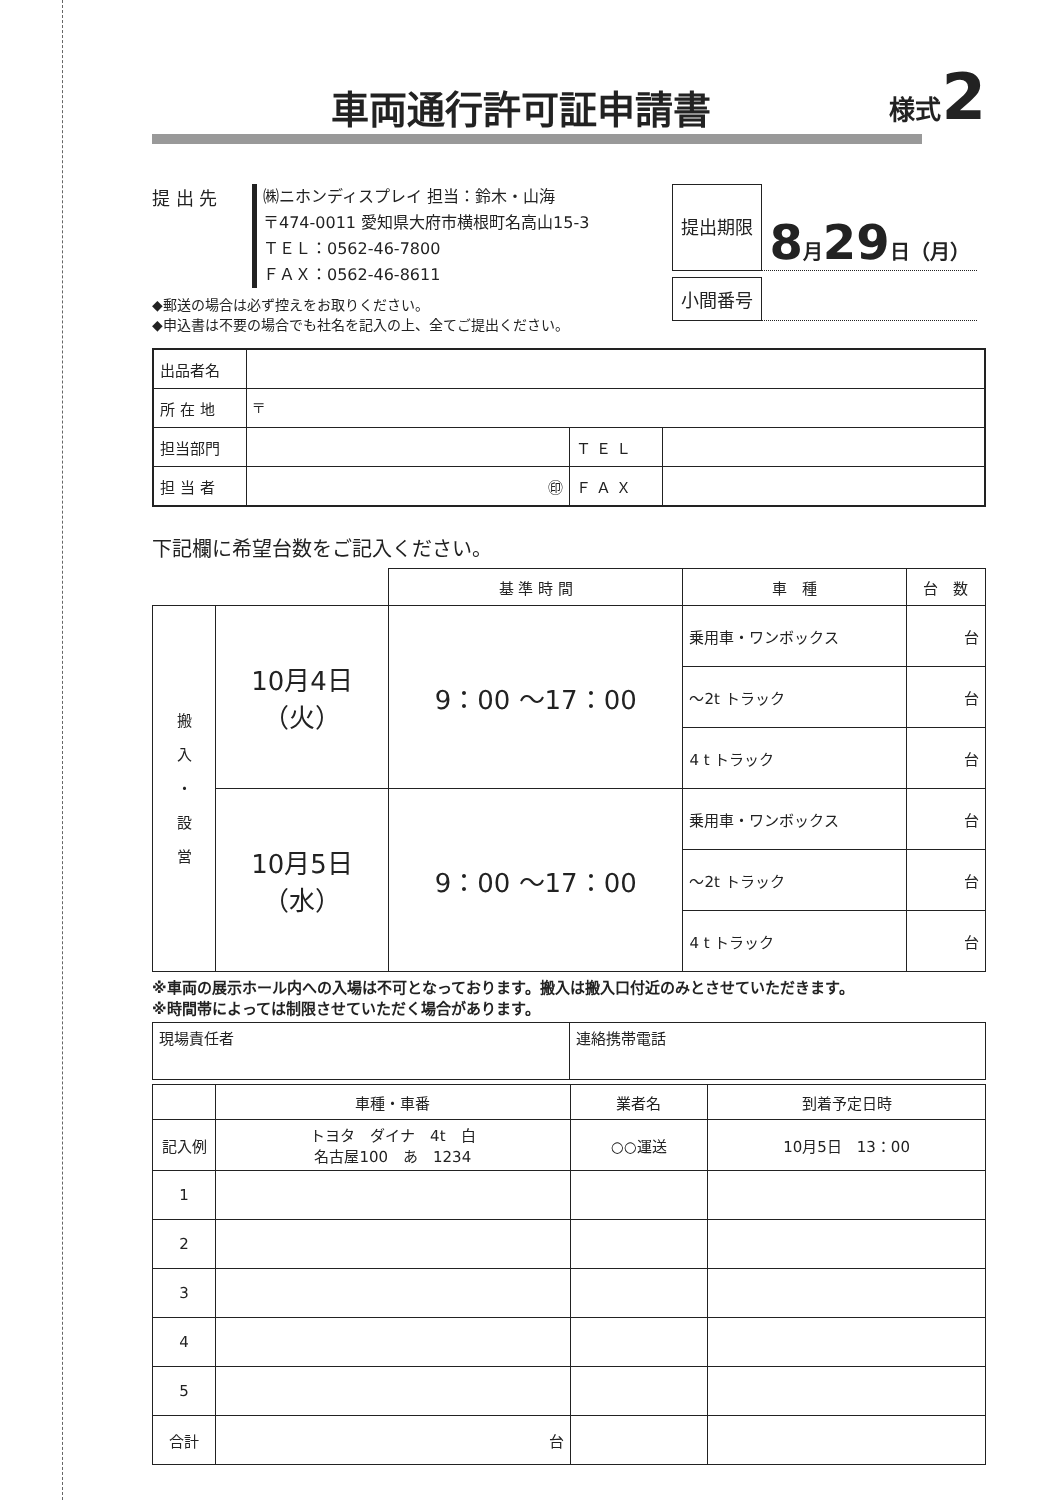車両通行許可証申請書
様式2
提 出 先
㈱ニホンディスプレイ 担当：鈴木・山海
〒474-0011 愛知県大府市横根町名高山15-3
ＴＥＬ：0562-46-7800
ＦＡＸ：0562-46-8611
◆郵送の場合は必ず控えをお取りください。
◆申込書は不要の場合でも社名を記入の上、全てご提出ください。
提出期限
8月29日（月）
小間番号
| 出品者名 | | | |
| 所 在 地 | 〒 | | |
| 担当部門 | | Ｔ Ｅ Ｌ | |
| 担 当 者 | ㊞ | Ｆ Ａ Ｘ | |
下記欄に希望台数をご記入ください。
| | | 基 準 時 間 | 車 種 | 台 数 |
| --- | --- | --- | --- | --- |
| 搬 入 ・ 設 営 | 10月4日（火） | 9：00 ～17：00 | 乗用車・ワンボックス | 台 |
| | | | ～2t トラック | 台 |
| | | | 4 t トラック | 台 |
| | 10月5日（水） | 9：00 ～17：00 | 乗用車・ワンボックス | 台 |
| | | | ～2t トラック | 台 |
| | | | 4 t トラック | 台 |
※車両の展示ホール内への入場は不可となっております。搬入は搬入口付近のみとさせていただきます。
※時間帯によっては制限させていただく場合があります。
| 現場責任者 | 連絡携帯電話 |
| | 車種・車番 | 業者名 | 到着予定日時 |
| 記入例 | トヨタ ダイナ 4t 白 名古屋100 あ 1234 | ○○運送 | 10月5日 13：00 |
| 1 | | | |
| 2 | | | |
| 3 | | | |
| 4 | | | |
| 5 | | | |
| 合計 | 台 | | |